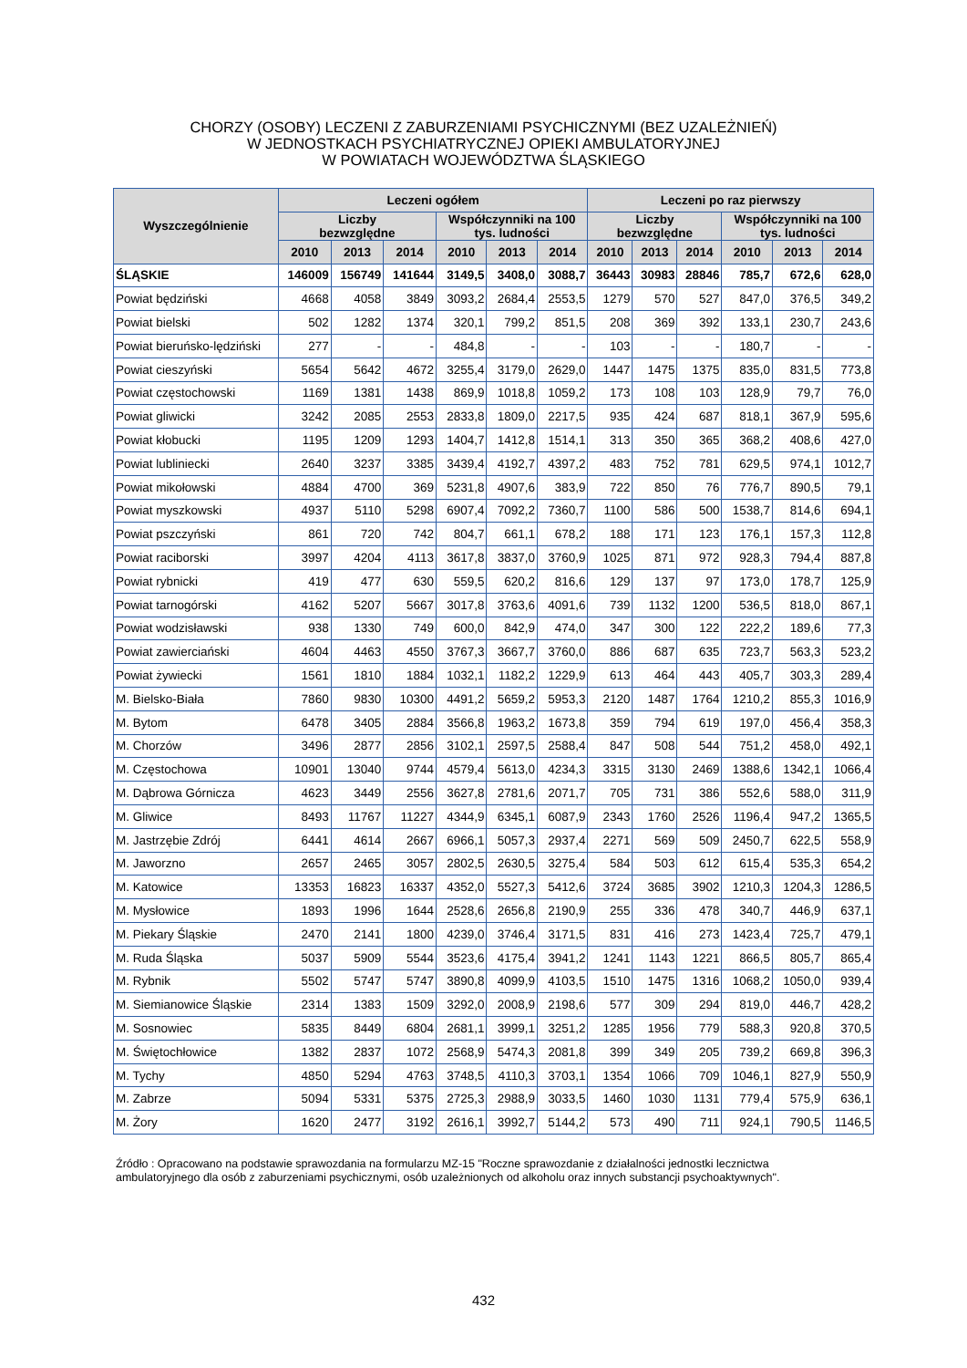CHORZY (OSOBY) LECZENI Z ZABURZENIAMI PSYCHICZNYMI (BEZ UZALEŻNIEŃ)
W JEDNOSTKACH PSYCHIATRYCZNEJ OPIEKI AMBULATORYJNEJ
W POWIATACH WOJEWÓDZTWA ŚLĄSKIEGO
| Wyszczególnienie | Leczeni ogółem | | | | | | Leczeni po raz pierwszy | | | | | |
| --- | --- | --- | --- | --- | --- | --- | --- | --- | --- | --- | --- | --- |
| | Liczby bezwzględne | | | Współczynniki na 100 tys. ludności | | | Liczby bezwzględne | | | Współczynniki na 100 tys. ludności | | |
| | 2010 | 2013 | 2014 | 2010 | 2013 | 2014 | 2010 | 2013 | 2014 | 2010 | 2013 | 2014 |
| ŚLĄSKIE | 146009 | 156749 | 141644 | 3149,5 | 3408,0 | 3088,7 | 36443 | 30983 | 28846 | 785,7 | 672,6 | 628,0 |
| Powiat będziński | 4668 | 4058 | 3849 | 3093,2 | 2684,4 | 2553,5 | 1279 | 570 | 527 | 847,0 | 376,5 | 349,2 |
| Powiat bielski | 502 | 1282 | 1374 | 320,1 | 799,2 | 851,5 | 208 | 369 | 392 | 133,1 | 230,7 | 243,6 |
| Powiat bieruńsko-lędziński | 277 | - | - | 484,8 | - | - | 103 | - | - | 180,7 | - | - |
| Powiat cieszyński | 5654 | 5642 | 4672 | 3255,4 | 3179,0 | 2629,0 | 1447 | 1475 | 1375 | 835,0 | 831,5 | 773,8 |
| Powiat częstochowski | 1169 | 1381 | 1438 | 869,9 | 1018,8 | 1059,2 | 173 | 108 | 103 | 128,9 | 79,7 | 76,0 |
| Powiat gliwicki | 3242 | 2085 | 2553 | 2833,8 | 1809,0 | 2217,5 | 935 | 424 | 687 | 818,1 | 367,9 | 595,6 |
| Powiat kłobucki | 1195 | 1209 | 1293 | 1404,7 | 1412,8 | 1514,1 | 313 | 350 | 365 | 368,2 | 408,6 | 427,0 |
| Powiat lubliniecki | 2640 | 3237 | 3385 | 3439,4 | 4192,7 | 4397,2 | 483 | 752 | 781 | 629,5 | 974,1 | 1012,7 |
| Powiat mikołowski | 4884 | 4700 | 369 | 5231,8 | 4907,6 | 383,9 | 722 | 850 | 76 | 776,7 | 890,5 | 79,1 |
| Powiat myszkowski | 4937 | 5110 | 5298 | 6907,4 | 7092,2 | 7360,7 | 1100 | 586 | 500 | 1538,7 | 814,6 | 694,1 |
| Powiat pszczyński | 861 | 720 | 742 | 804,7 | 661,1 | 678,2 | 188 | 171 | 123 | 176,1 | 157,3 | 112,8 |
| Powiat raciborski | 3997 | 4204 | 4113 | 3617,8 | 3837,0 | 3760,9 | 1025 | 871 | 972 | 928,3 | 794,4 | 887,8 |
| Powiat rybnicki | 419 | 477 | 630 | 559,5 | 620,2 | 816,6 | 129 | 137 | 97 | 173,0 | 178,7 | 125,9 |
| Powiat tarnogórski | 4162 | 5207 | 5667 | 3017,8 | 3763,6 | 4091,6 | 739 | 1132 | 1200 | 536,5 | 818,0 | 867,1 |
| Powiat wodzisławski | 938 | 1330 | 749 | 600,0 | 842,9 | 474,0 | 347 | 300 | 122 | 222,2 | 189,6 | 77,3 |
| Powiat zawierciański | 4604 | 4463 | 4550 | 3767,3 | 3667,7 | 3760,0 | 886 | 687 | 635 | 723,7 | 563,3 | 523,2 |
| Powiat żywiecki | 1561 | 1810 | 1884 | 1032,1 | 1182,2 | 1229,9 | 613 | 464 | 443 | 405,7 | 303,3 | 289,4 |
| M. Bielsko-Biała | 7860 | 9830 | 10300 | 4491,2 | 5659,2 | 5953,3 | 2120 | 1487 | 1764 | 1210,2 | 855,3 | 1016,9 |
| M. Bytom | 6478 | 3405 | 2884 | 3566,8 | 1963,2 | 1673,8 | 359 | 794 | 619 | 197,0 | 456,4 | 358,3 |
| M. Chorzów | 3496 | 2877 | 2856 | 3102,1 | 2597,5 | 2588,4 | 847 | 508 | 544 | 751,2 | 458,0 | 492,1 |
| M. Częstochowa | 10901 | 13040 | 9744 | 4579,4 | 5613,0 | 4234,3 | 3315 | 3130 | 2469 | 1388,6 | 1342,1 | 1066,4 |
| M. Dąbrowa Górnicza | 4623 | 3449 | 2556 | 3627,8 | 2781,6 | 2071,7 | 705 | 731 | 386 | 552,6 | 588,0 | 311,9 |
| M. Gliwice | 8493 | 11767 | 11227 | 4344,9 | 6345,1 | 6087,9 | 2343 | 1760 | 2526 | 1196,4 | 947,2 | 1365,5 |
| M. Jastrzębie Zdrój | 6441 | 4614 | 2667 | 6966,1 | 5057,3 | 2937,4 | 2271 | 569 | 509 | 2450,7 | 622,5 | 558,9 |
| M. Jaworzno | 2657 | 2465 | 3057 | 2802,5 | 2630,5 | 3275,4 | 584 | 503 | 612 | 615,4 | 535,3 | 654,2 |
| M. Katowice | 13353 | 16823 | 16337 | 4352,0 | 5527,3 | 5412,6 | 3724 | 3685 | 3902 | 1210,3 | 1204,3 | 1286,5 |
| M. Mysłowice | 1893 | 1996 | 1644 | 2528,6 | 2656,8 | 2190,9 | 255 | 336 | 478 | 340,7 | 446,9 | 637,1 |
| M. Piekary Śląskie | 2470 | 2141 | 1800 | 4239,0 | 3746,4 | 3171,5 | 831 | 416 | 273 | 1423,4 | 725,7 | 479,1 |
| M. Ruda Śląska | 5037 | 5909 | 5544 | 3523,6 | 4175,4 | 3941,2 | 1241 | 1143 | 1221 | 866,5 | 805,7 | 865,4 |
| M. Rybnik | 5502 | 5747 | 5747 | 3890,8 | 4099,9 | 4103,5 | 1510 | 1475 | 1316 | 1068,2 | 1050,0 | 939,4 |
| M. Siemianowice Śląskie | 2314 | 1383 | 1509 | 3292,0 | 2008,9 | 2198,6 | 577 | 309 | 294 | 819,0 | 446,7 | 428,2 |
| M. Sosnowiec | 5835 | 8449 | 6804 | 2681,1 | 3999,1 | 3251,2 | 1285 | 1956 | 779 | 588,3 | 920,8 | 370,5 |
| M. Świętochłowice | 1382 | 2837 | 1072 | 2568,9 | 5474,3 | 2081,8 | 399 | 349 | 205 | 739,2 | 669,8 | 396,3 |
| M. Tychy | 4850 | 5294 | 4763 | 3748,5 | 4110,3 | 3703,1 | 1354 | 1066 | 709 | 1046,1 | 827,9 | 550,9 |
| M. Zabrze | 5094 | 5331 | 5375 | 2725,3 | 2988,9 | 3033,5 | 1460 | 1030 | 1131 | 779,4 | 575,9 | 636,1 |
| M. Żory | 1620 | 2477 | 3192 | 2616,1 | 3992,7 | 5144,2 | 573 | 490 | 711 | 924,1 | 790,5 | 1146,5 |
Źródło : Opracowano na podstawie sprawozdania na formularzu MZ-15 "Roczne sprawozdanie z działalności jednostki lecznictwa ambulatoryjnego dla osób z zaburzeniami psychicznymi, osób uzależnionych od alkoholu oraz innych substancji psychoaktywnych".
432